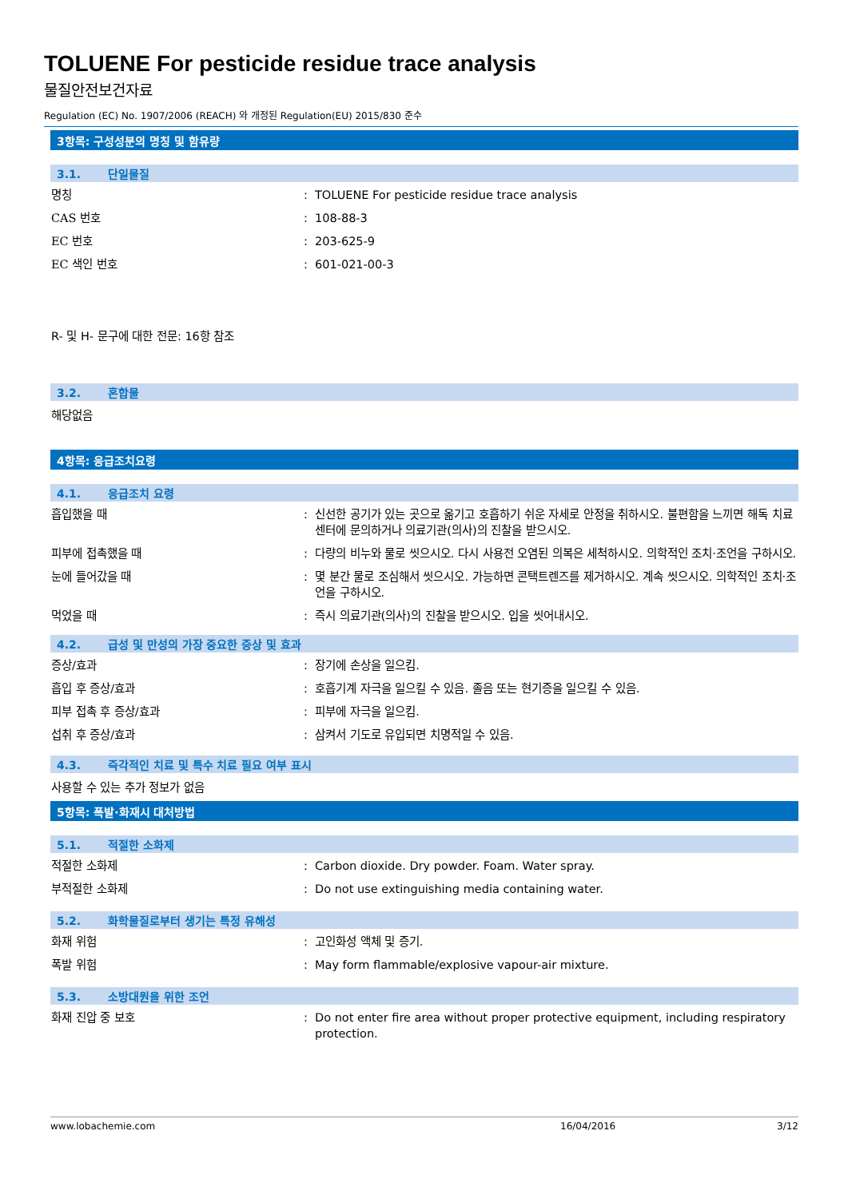TOLUENE For pesticide residue trace analysis
물질안전보건자료
Regulation (EC) No. 1907/2006 (REACH) 와 개정된 Regulation(EU) 2015/830 준수
3항목: 구성성분의 명칭 및 함유량
3.1. 단일물질
명칭 : TOLUENE For pesticide residue trace analysis
CAS 번호 : 108-88-3
EC 번호 : 203-625-9
EC 색인 번호 : 601-021-00-3
R- 및 H- 문구에 대한 전문: 16항 참조
3.2. 혼합물
해당없음
4항목: 응급조치요령
4.1. 응급조치 요령
흡입했을 때 : 신선한 공기가 있는 곳으로 옮기고 호흡하기 쉬운 자세로 안정을 취하시오. 불편함을 느끼면 해독 치료 센터에 문의하거나 의료기관(의사)의 진찰을 받으시오.
피부에 접촉했을 때 : 다량의 비누와 물로 씻으시오. 다시 사용전 오염된 의복은 세척하시오. 의학적인 조치·조언을 구하시오.
눈에 들어갔을 때 : 몇 분간 물로 조심해서 씻으시오. 가능하면 콘택트렌즈를 제거하시오. 계속 씻으시오. 의학적인 조치·조언을 구하시오.
먹었을 때 : 즉시 의료기관(의사)의 진찰을 받으시오. 입을 씻어내시오.
4.2. 급성 및 만성의 가장 중요한 증상 및 효과
증상/효과 : 장기에 손상을 일으킴.
흡입 후 증상/효과 : 호흡기계 자극을 일으킬 수 있음. 졸음 또는 현기증을 일으킬 수 있음.
피부 접촉 후 증상/효과 : 피부에 자극을 일으킴.
섭취 후 증상/효과 : 삼켜서 기도로 유입되면 치명적일 수 있음.
4.3. 즉각적인 치료 및 특수 치료 필요 여부 표시
사용할 수 있는 추가 정보가 없음
5항목: 폭발·화재시 대처방법
5.1. 적절한 소화제
적절한 소화제 : Carbon dioxide. Dry powder. Foam. Water spray.
부적절한 소화제 : Do not use extinguishing media containing water.
5.2. 화학물질로부터 생기는 특정 유해성
화재 위험 : 고인화성 액체 및 증기.
폭발 위험 : May form flammable/explosive vapour-air mixture.
5.3. 소방대원을 위한 조언
화재 진압 중 보호 : Do not enter fire area without proper protective equipment, including respiratory protection.
www.lobachemie.com 16/04/2016 3/12